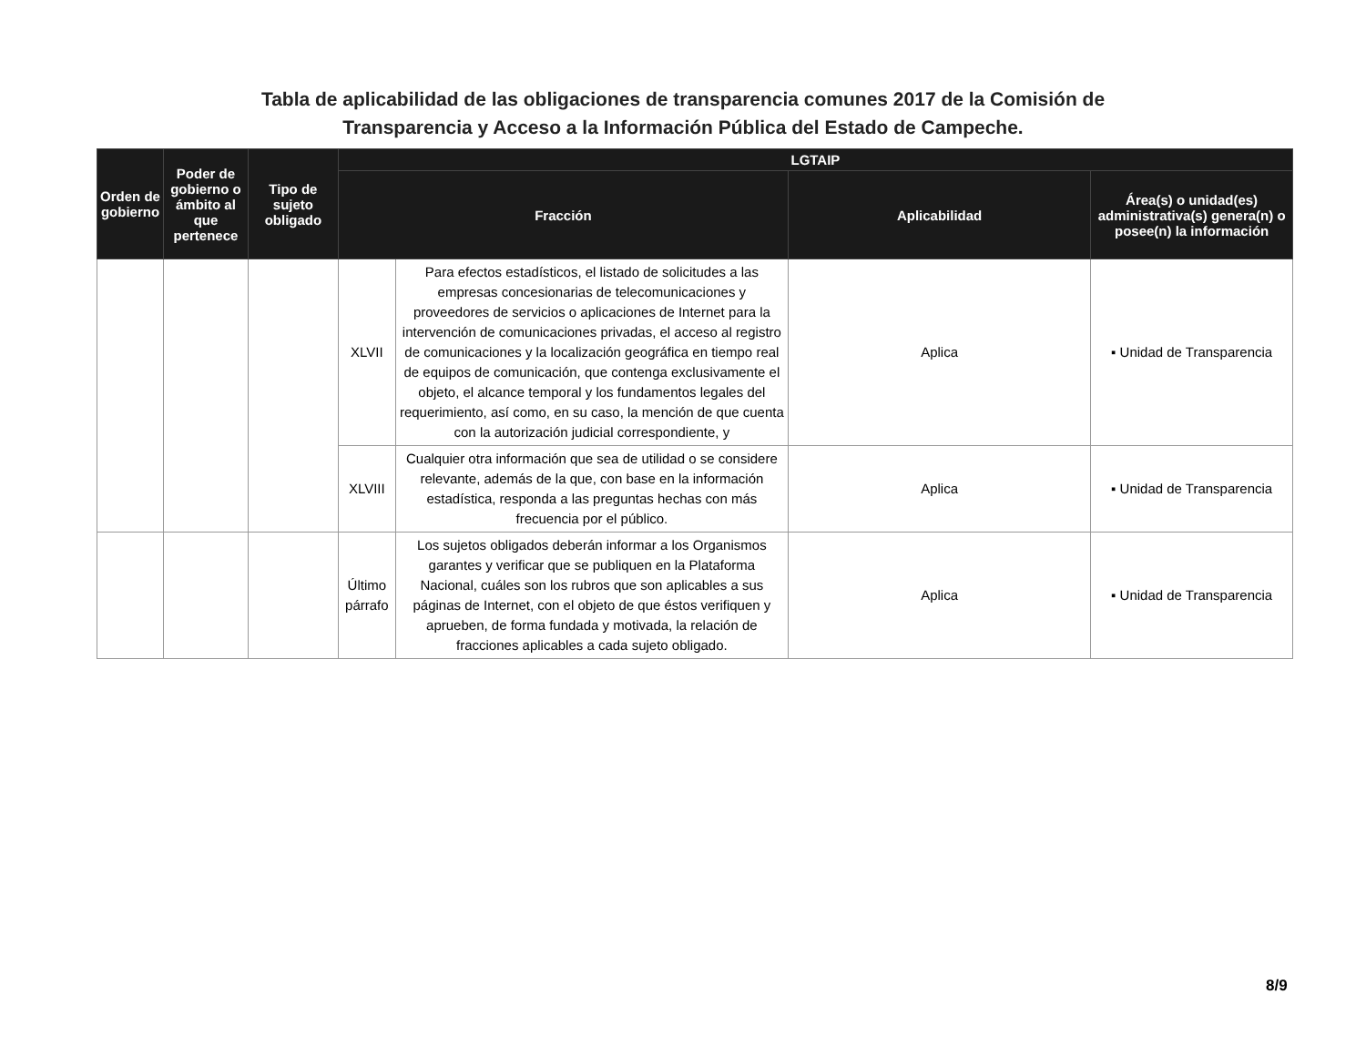Tabla de aplicabilidad de las obligaciones de transparencia comunes 2017 de la Comisión de
Transparencia y Acceso a la Información Pública del Estado de Campeche.
| Orden de gobierno | Poder de gobierno o ámbito al que pertenece | Tipo de sujeto obligado | LGTAIP | | | |
| --- | --- | --- | --- | --- | --- | --- |
| | | | Fracción | | Aplicabilidad | Área(s) o unidad(es) administrativa(s) genera(n) o posee(n) la información |
| | | | XLVII | Para efectos estadísticos, el listado de solicitudes a las empresas concesionarias de telecomunicaciones y proveedores de servicios o aplicaciones de Internet para la intervención de comunicaciones privadas, el acceso al registro de comunicaciones y la localización geográfica en tiempo real de equipos de comunicación, que contenga exclusivamente el objeto, el alcance temporal y los fundamentos legales del requerimiento, así como, en su caso, la mención de que cuenta con la autorización judicial correspondiente, y | Aplica | ▪ Unidad de Transparencia |
| | | | XLVIII | Cualquier otra información que sea de utilidad o se considere relevante, además de la que, con base en la información estadística, responda a las preguntas hechas con más frecuencia por el público. | Aplica | ▪ Unidad de Transparencia |
| | | | Último párrafo | Los sujetos obligados deberán informar a los Organismos garantes y verificar que se publiquen en la Plataforma Nacional, cuáles son los rubros que son aplicables a sus páginas de Internet, con el objeto de que éstos verifiquen y aprueben, de forma fundada y motivada, la relación de fracciones aplicables a cada sujeto obligado. | Aplica | ▪ Unidad de Transparencia |
8/9